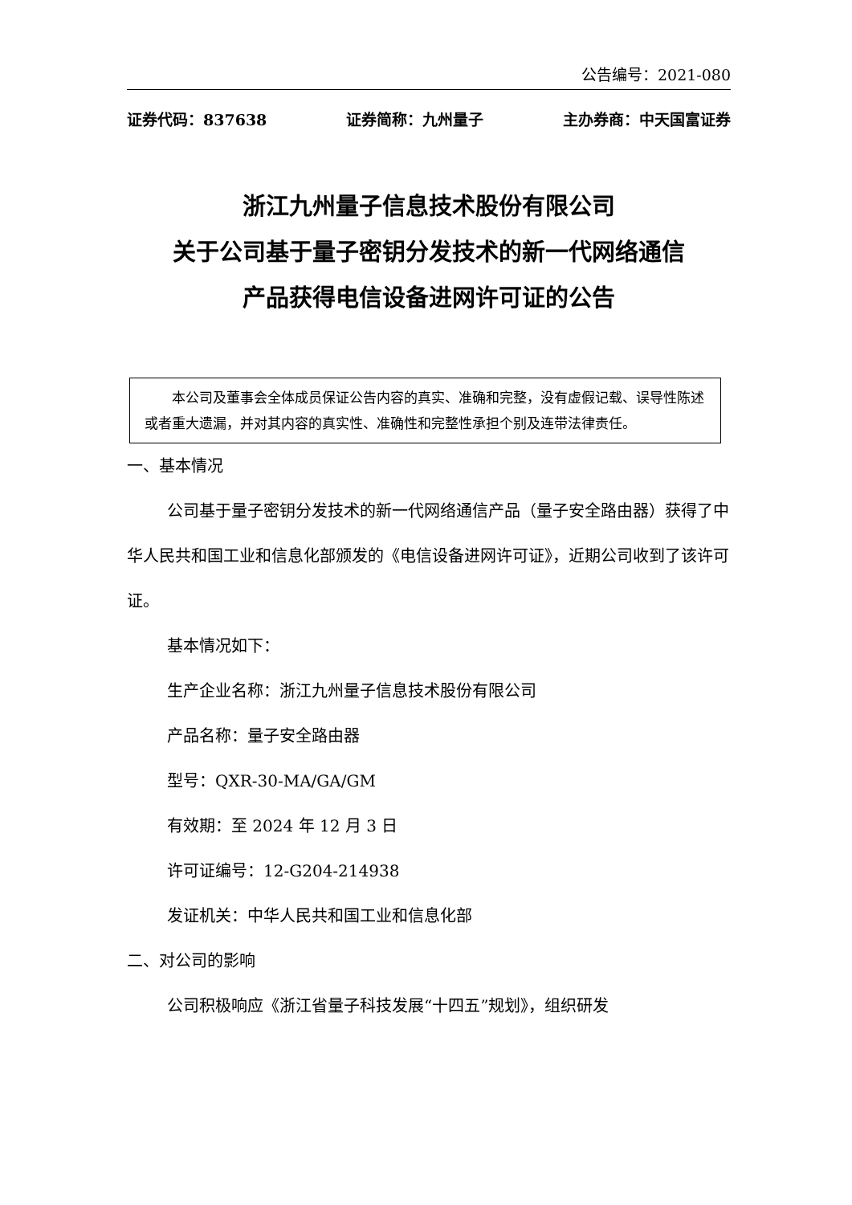公告编号：2021-080
证券代码：837638 证券简称：九州量子 主办券商：中天国富证券
浙江九州量子信息技术股份有限公司
关于公司基于量子密钥分发技术的新一代网络通信
产品获得电信设备进网许可证的公告
本公司及董事会全体成员保证公告内容的真实、准确和完整，没有虚假记载、误导性陈述或者重大遗漏，并对其内容的真实性、准确性和完整性承担个别及连带法律责任。
一、基本情况
公司基于量子密钥分发技术的新一代网络通信产品（量子安全路由器）获得了中华人民共和国工业和信息化部颁发的《电信设备进网许可证》，近期公司收到了该许可证。
基本情况如下：
生产企业名称：浙江九州量子信息技术股份有限公司
产品名称：量子安全路由器
型号：QXR-30-MA/GA/GM
有效期：至 2024 年 12 月 3 日
许可证编号：12-G204-214938
发证机关：中华人民共和国工业和信息化部
二、对公司的影响
公司积极响应《浙江省量子科技发展“十四五”规划》，组织研发